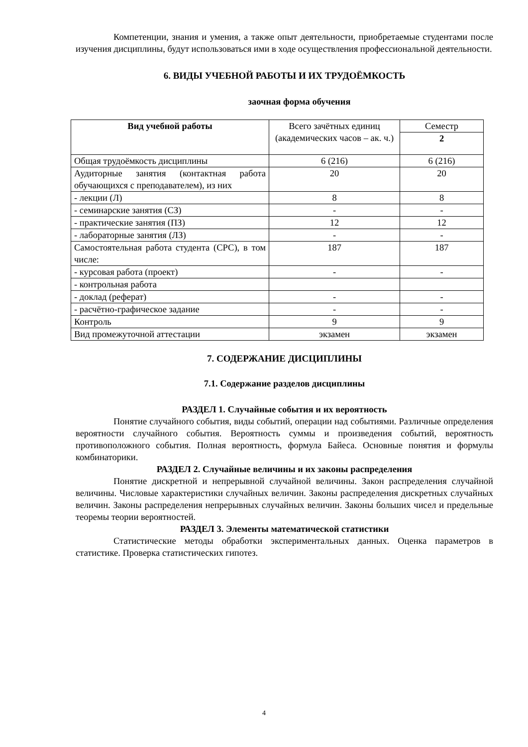Компетенции, знания и умения, а также опыт деятельности, приобретаемые студентами после изучения дисциплины, будут использоваться ими в ходе осуществления профессиональной деятельности.
6. ВИДЫ УЧЕБНОЙ РАБОТЫ И ИХ ТРУДОЁМКОСТЬ
заочная форма обучения
| Вид учебной работы | Всего зачётных единиц (академических часов – ак. ч.) | Семестр |
| --- | --- | --- |
| | | 2 |
| Общая трудоёмкость дисциплины | 6 (216) | 6 (216) |
| Аудиторные занятия (контактная работа обучающихся с преподавателем), из них | 20 | 20 |
| - лекции (Л) | 8 | 8 |
| - семинарские занятия (СЗ) | - | - |
| - практические занятия (ПЗ) | 12 | 12 |
| - лабораторные занятия (ЛЗ) | - | - |
| Самостоятельная работа студента (СРС), в том числе: | 187 | 187 |
| - курсовая работа (проект) | - | - |
| - контрольная работа | | |
| - доклад (реферат) | - | - |
| - расчётно-графическое задание | - | - |
| Контроль | 9 | 9 |
| Вид промежуточной аттестации | экзамен | экзамен |
7. СОДЕРЖАНИЕ ДИСЦИПЛИНЫ
7.1. Содержание разделов дисциплины
РАЗДЕЛ 1. Случайные события и их вероятность
Понятие случайного события, виды событий, операции над событиями. Различные определения вероятности случайного события. Вероятность суммы и произведения событий, вероятность противоположного события. Полная вероятность, формула Байеса. Основные понятия и формулы комбинаторики.
РАЗДЕЛ 2. Случайные величины и их законы распределения
Понятие дискретной и непрерывной случайной величины. Закон распределения случайной величины. Числовые характеристики случайных величин. Законы распределения дискретных случайных величин. Законы распределения непрерывных случайных величин. Законы больших чисел и предельные теоремы теории вероятностей.
РАЗДЕЛ 3. Элементы математической статистики
Статистические методы обработки экспериментальных данных. Оценка параметров в статистике. Проверка статистических гипотез.
4